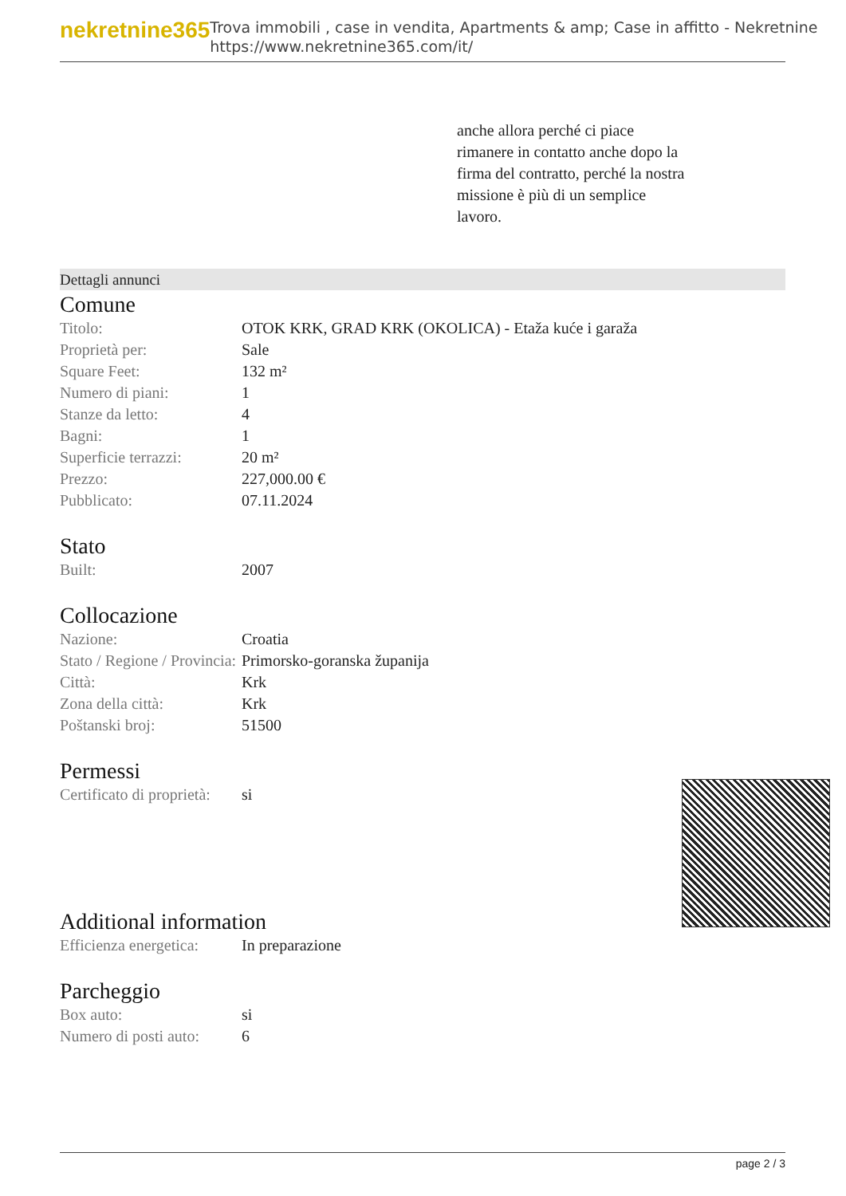nekretnine365
Trova immobili , case in vendita, Apartments & amp; Case in affitto - Nekretnine
https://www.nekretnine365.com/it/
anche allora perché ci piace rimanere in contatto anche dopo la firma del contratto, perché la nostra missione è più di un semplice lavoro.
Dettagli annunci
Comune
| Titolo: | OTOK KRK, GRAD KRK (OKOLICA) - Etaža kuće i garaža |
| Proprietà per: | Sale |
| Square Feet: | 132 m² |
| Numero di piani: | 1 |
| Stanze da letto: | 4 |
| Bagni: | 1 |
| Superficie terrazzi: | 20 m² |
| Prezzo: | 227,000.00 € |
| Pubblicato: | 07.11.2024 |
Stato
| Built: | 2007 |
Collocazione
| Nazione: | Croatia |
| Stato / Regione / Provincia: | Primorsko-goranska županija |
| Città: | Krk |
| Zona della città: | Krk |
| Poštanski broj: | 51500 |
Permessi
| Certificato di proprietà: | si |
Additional information
| Efficienza energetica: | In preparazione |
Parcheggio
| Box auto: | si |
| Numero di posti auto: | 6 |
page 2 / 3